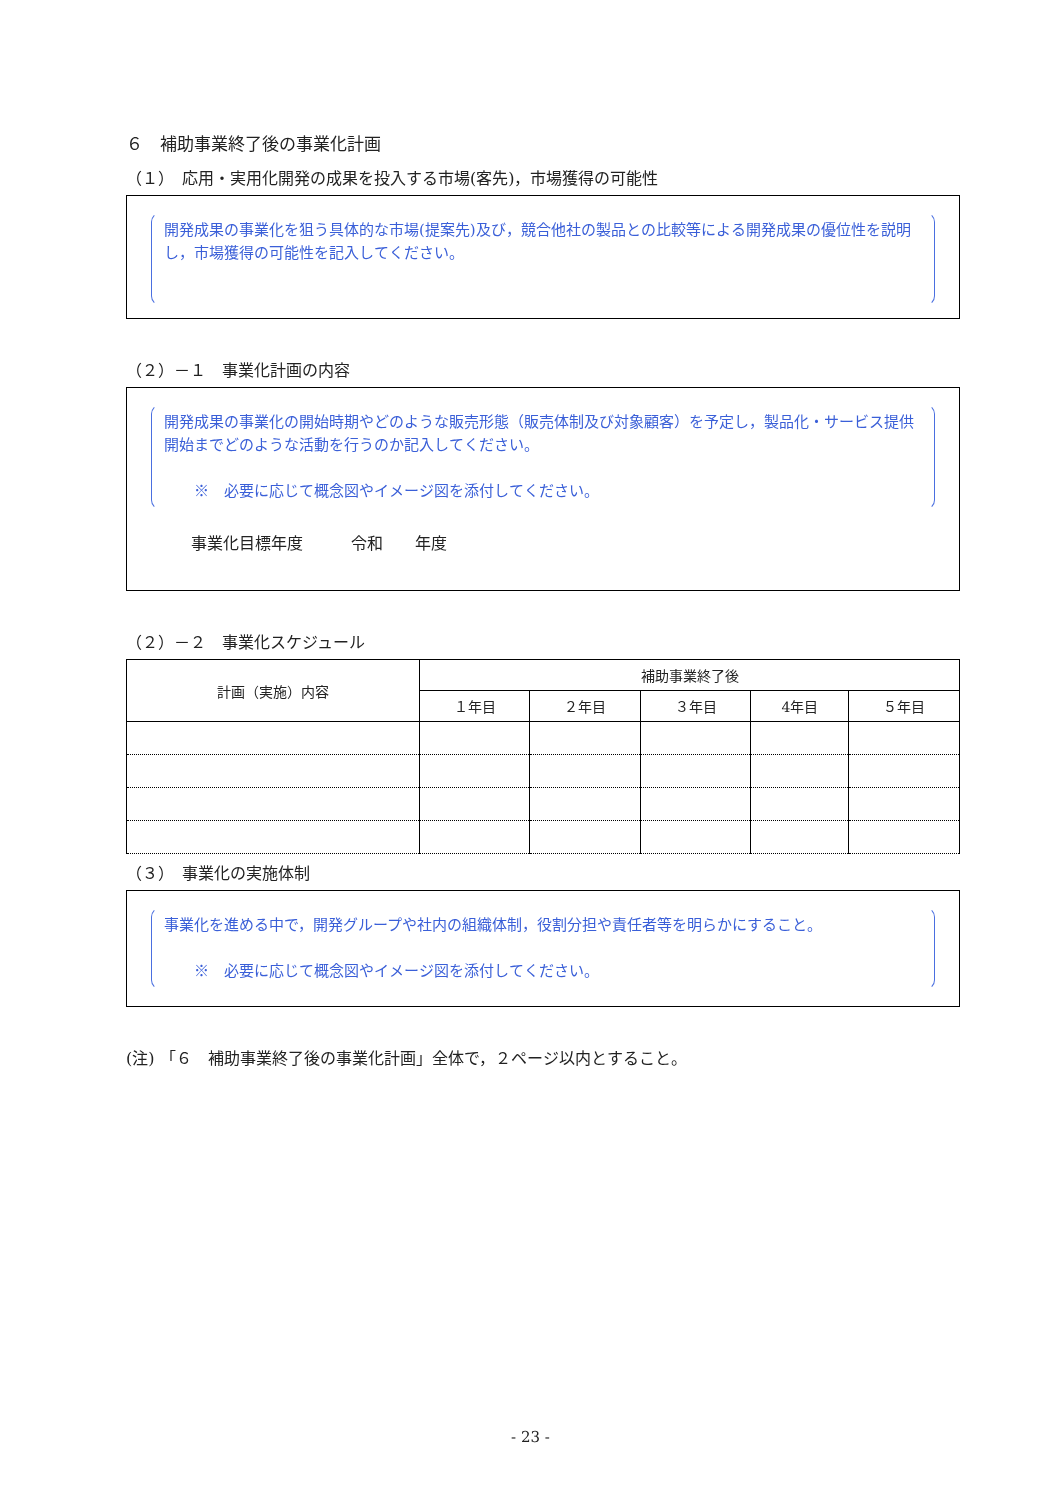６　補助事業終了後の事業化計画
（１）　応用・実用化開発の成果を投入する市場(客先)，市場獲得の可能性
開発成果の事業化を狙う具体的な市場(提案先)及び，競合他社の製品との比較等による開発成果の優位性を説明し，市場獲得の可能性を記入してください。
（２）－１　事業化計画の内容
開発成果の事業化の開始時期やどのような販売形態（販売体制及び対象顧客）を予定し，製品化・サービス提供開始までどのような活動を行うのか記入してください。
　　※　必要に応じて概念図やイメージ図を添付してください。
事業化目標年度　　　令和　　年度
（２）－２　事業化スケジュール
| 計画（実施）内容 | 補助事業終了後 | | | | |
| --- | --- | --- | --- | --- | --- |
| | １年目 | ２年目 | ３年目 | 4年目 | ５年目 |
（３）　事業化の実施体制
事業化を進める中で，開発グループや社内の組織体制，役割分担や責任者等を明らかにすること。
　　※　必要に応じて概念図やイメージ図を添付してください。
(注) 「６　補助事業終了後の事業化計画」全体で，２ページ以内とすること。
- 23 -